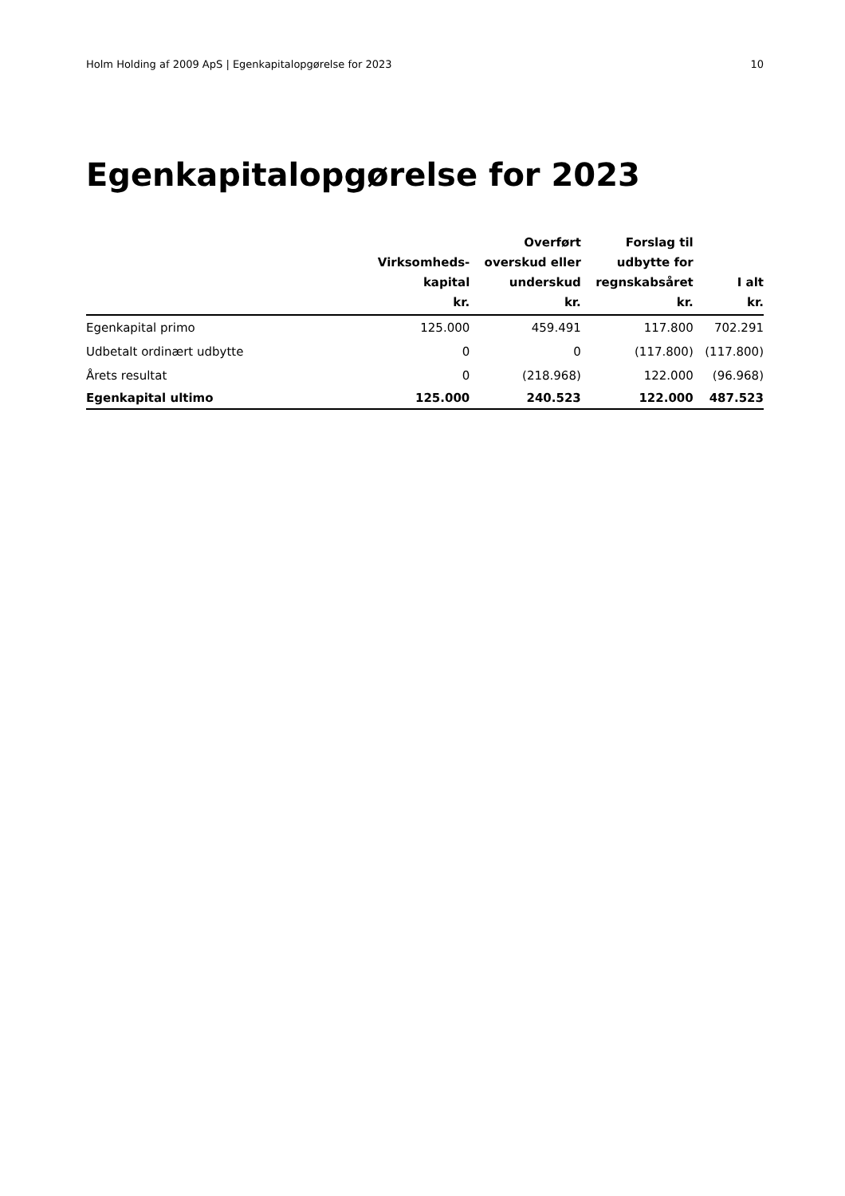Holm Holding af 2009 ApS | Egenkapitalopgørelse for 2023 10
Egenkapitalopgørelse for 2023
| | Virksomheds- kapital kr. | Overført overskud eller underskud kr. | Forslag til udbytte for regnskabsåret kr. | I alt kr. |
| --- | --- | --- | --- | --- |
| Egenkapital primo | 125.000 | 459.491 | 117.800 | 702.291 |
| Udbetalt ordinært udbytte | 0 | 0 | (117.800) | (117.800) |
| Årets resultat | 0 | (218.968) | 122.000 | (96.968) |
| Egenkapital ultimo | 125.000 | 240.523 | 122.000 | 487.523 |